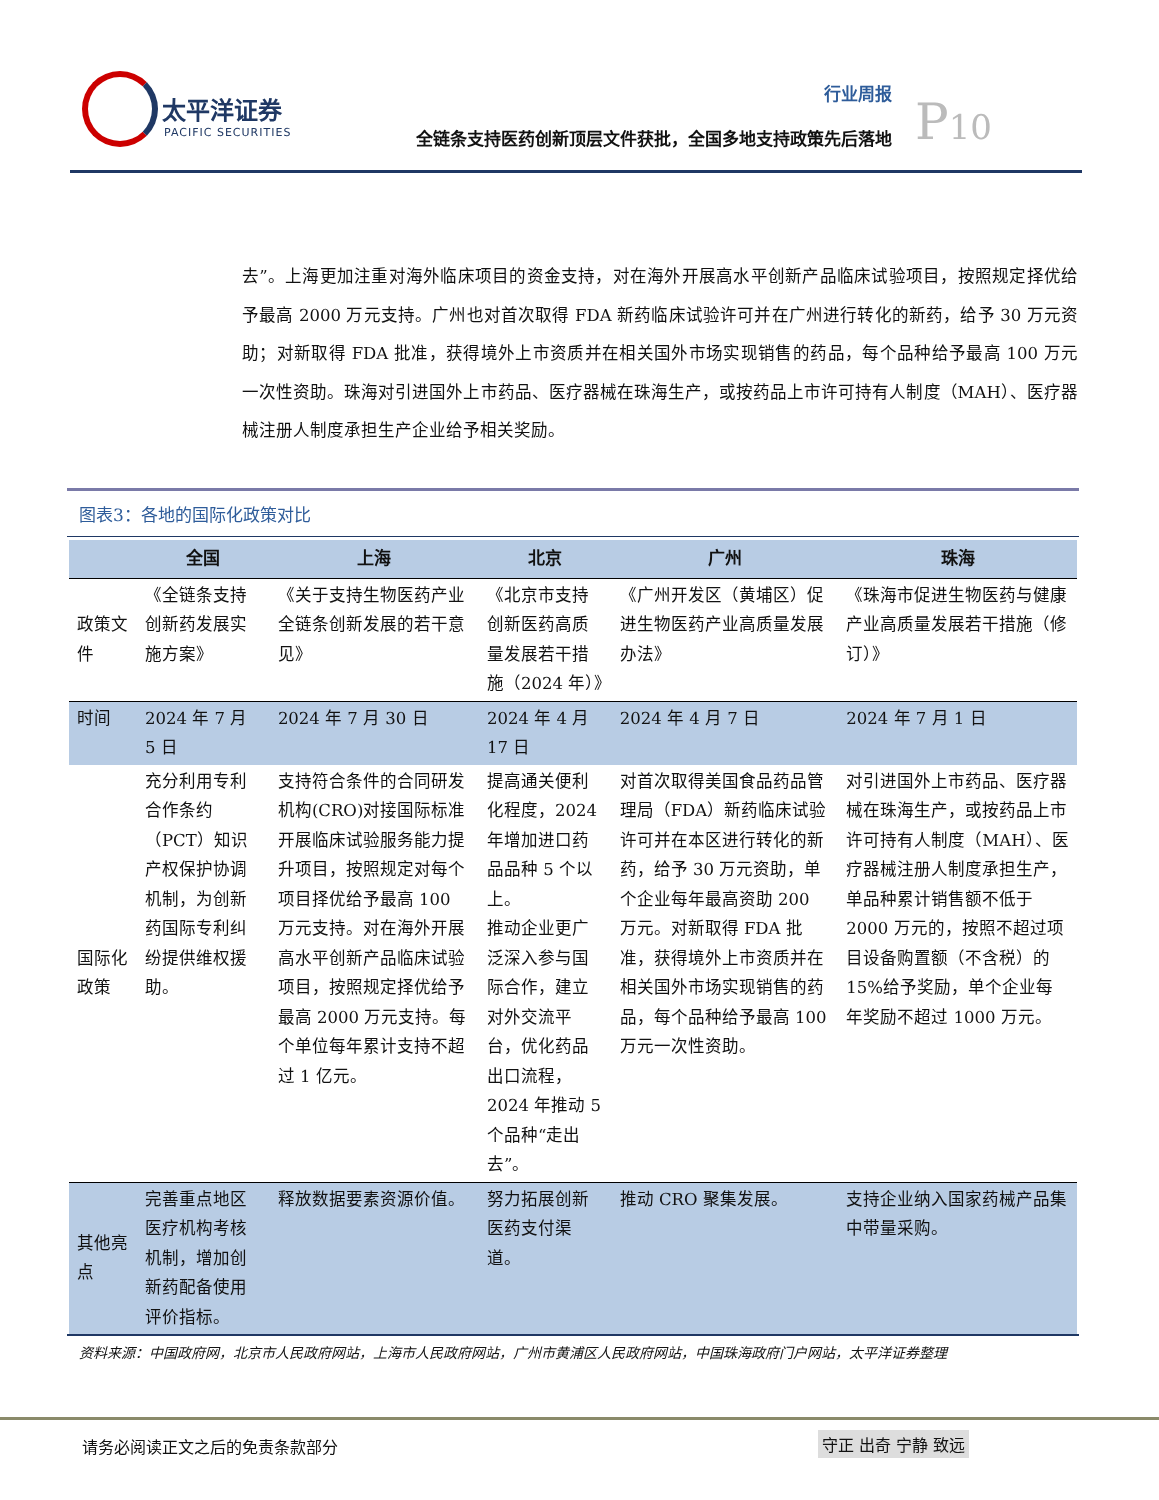太平洋证券
PACIFIC SECURITIES
行业周报
全链条支持医药创新顶层文件获批，全国多地支持政策先后落地
P10
去”。上海更加注重对海外临床项目的资金支持，对在海外开展高水平创新产品临床试验项目，按照规定择优给予最高 2000 万元支持。广州也对首次取得 FDA 新药临床试验许可并在广州进行转化的新药，给予 30 万元资助；对新取得 FDA 批准，获得境外上市资质并在相关国外市场实现销售的药品，每个品种给予最高 100 万元一次性资助。珠海对引进国外上市药品、医疗器械在珠海生产，或按药品上市许可持有人制度（MAH）、医疗器械注册人制度承担生产企业给予相关奖励。
图表3：各地的国际化政策对比
| | 全国 | 上海 | 北京 | 广州 | 珠海 |
| --- | --- | --- | --- | --- | --- |
| 政策文件 | 《全链条支持创新药发展实施方案》 | 《关于支持生物医药产业全链条创新发展的若干意见》 | 《北京市支持创新医药高质量发展若干措施（2024 年）》 | 《广州开发区（黄埔区）促进生物医药产业高质量发展办法》 | 《珠海市促进生物医药与健康产业高质量发展若干措施（修订）》 |
| 时间 | 2024 年 7 月 5 日 | 2024 年 7 月 30 日 | 2024 年 4 月 17 日 | 2024 年 4 月 7 日 | 2024 年 7 月 1 日 |
| 国际化政策 | 充分利用专利合作条约（PCT）知识产权保护协调机制，为创新药国际专利纠纷提供维权援助。 | 支持符合条件的合同研发机构(CRO)对接国际标准开展临床试验服务能力提升项目，按照规定对每个项目择优给予最高 100 万元支持。对在海外开展高水平创新产品临床试验项目，按照规定择优给予最高 2000 万元支持。每个单位每年累计支持不超过 1 亿元。 | 提高通关便利化程度，2024 年增加进口药品品种 5 个以上。 推动企业更广泛深入参与国际合作，建立对外交流平台，优化药品出口流程，2024 年推动 5 个品种“走出去”。 | 对首次取得美国食品药品管理局（FDA）新药临床试验许可并在本区进行转化的新药，给予 30 万元资助，单个企业每年最高资助 200 万元。对新取得 FDA 批准，获得境外上市资质并在相关国外市场实现销售的药品，每个品种给予最高 100 万元一次性资助。 | 对引进国外上市药品、医疗器械在珠海生产，或按药品上市许可持有人制度（MAH）、医疗器械注册人制度承担生产，单品种累计销售额不低于 2000 万元的，按照不超过项目设备购置额（不含税）的 15%给予奖励，单个企业每年奖励不超过 1000 万元。 |
| 其他亮点 | 完善重点地区医疗机构考核机制，增加创新药配备使用评价指标。 | 释放数据要素资源价值。 | 努力拓展创新医药支付渠道。 | 推动 CRO 聚集发展。 | 支持企业纳入国家药械产品集中带量采购。 |
资料来源：中国政府网，北京市人民政府网站，上海市人民政府网站，广州市黄浦区人民政府网站，中国珠海政府门户网站，太平洋证券整理
请务必阅读正文之后的免责条款部分 守正 出奇 宁静 致远